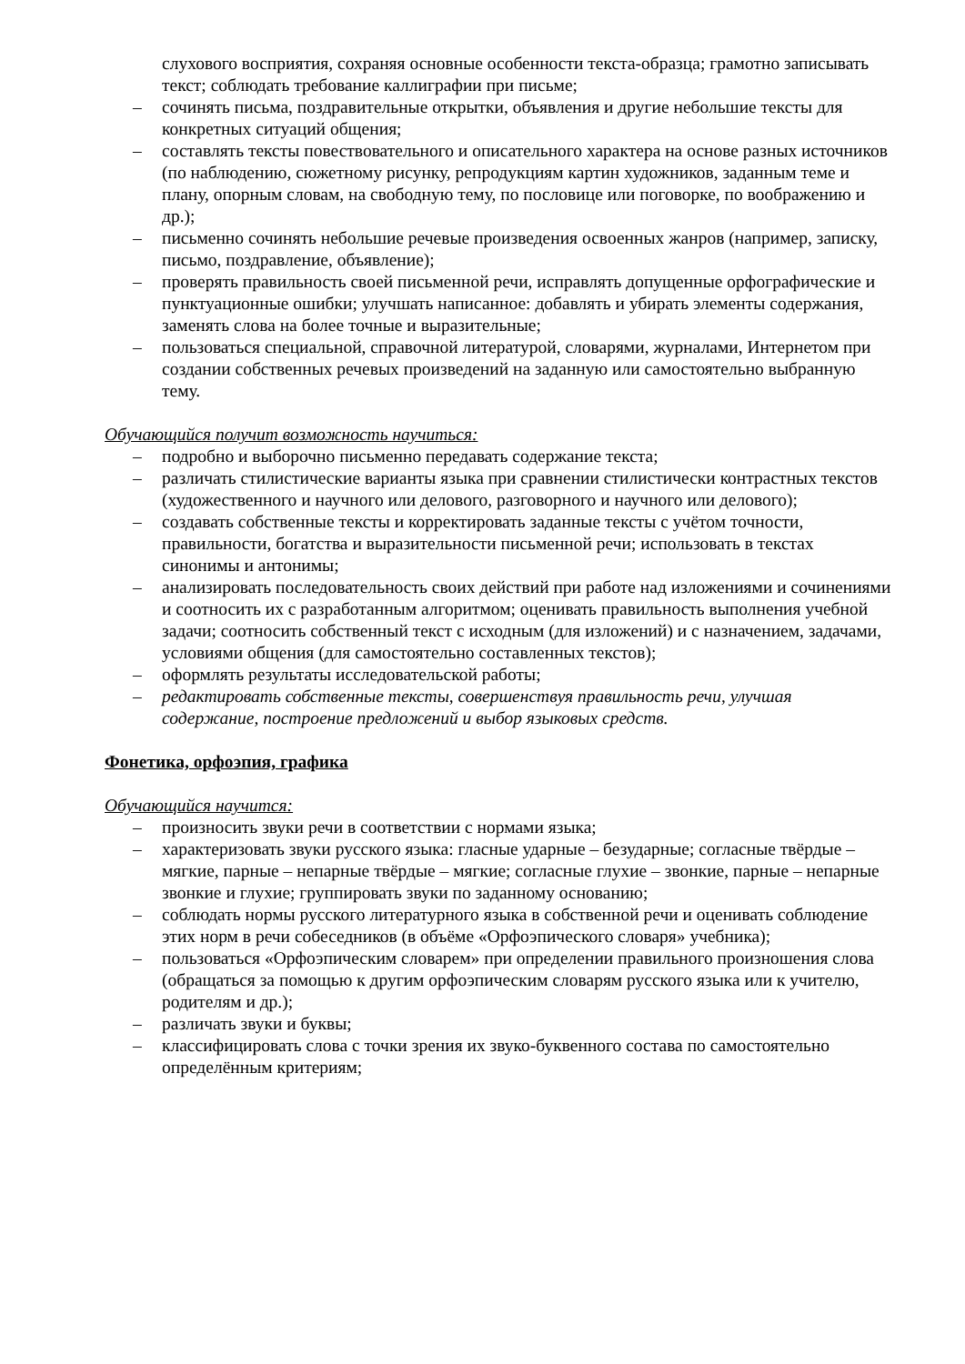слухового восприятия, сохраняя основные особенности текста-образца; грамотно записывать текст; соблюдать требование каллиграфии при письме;
– сочинять письма, поздравительные открытки, объявления и другие небольшие тексты для конкретных ситуаций общения;
– составлять тексты повествовательного и описательного характера на основе разных источников (по наблюдению, сюжетному рисунку, репродукциям картин художников, заданным теме и плану, опорным словам, на свободную тему, по пословице или поговорке, по воображению и др.);
– письменно сочинять небольшие речевые произведения освоенных жанров (например, записку, письмо, поздравление, объявление);
– проверять правильность своей письменной речи, исправлять допущенные орфографические и пунктуационные ошибки; улучшать написанное: добавлять и убирать элементы содержания, заменять слова на более точные и выразительные;
– пользоваться специальной, справочной литературой, словарями, журналами, Интернетом при создании собственных речевых произведений на заданную или самостоятельно выбранную тему.
Обучающийся получит возможность научиться:
– подробно и выборочно письменно передавать содержание текста;
– различать стилистические варианты языка при сравнении стилистически контрастных текстов (художественного и научного или делового, разговорного и научного или делового);
– создавать собственные тексты и корректировать заданные тексты с учётом точности, правильности, богатства и выразительности письменной речи; использовать в текстах синонимы и антонимы;
– анализировать последовательность своих действий при работе над изложениями и сочинениями и соотносить их с разработанным алгоритмом; оценивать правильность выполнения учебной задачи; соотносить собственный текст с исходным (для изложений) и с назначением, задачами, условиями общения (для самостоятельно составленных текстов);
– оформлять результаты исследовательской работы;
– редактировать собственные тексты, совершенствуя правильность речи, улучшая содержание, построение предложений и выбор языковых средств.
Фонетика, орфоэпия, графика
Обучающийся научится:
– произносить звуки речи в соответствии с нормами языка;
– характеризовать звуки русского языка: гласные ударные – безударные; согласные твёрдые – мягкие, парные – непарные твёрдые – мягкие; согласные глухие – звонкие, парные – непарные звонкие и глухие; группировать звуки по заданному основанию;
– соблюдать нормы русского литературного языка в собственной речи и оценивать соблюдение этих норм в речи собеседников (в объёме «Орфоэпического словаря» учебника);
– пользоваться «Орфоэпическим словарем» при определении правильного произношения слова (обращаться за помощью к другим орфоэпическим словарям русского языка или к учителю, родителям и др.);
– различать звуки и буквы;
– классифицировать слова с точки зрения их звуко-буквенного состава по самостоятельно определённым критериям;